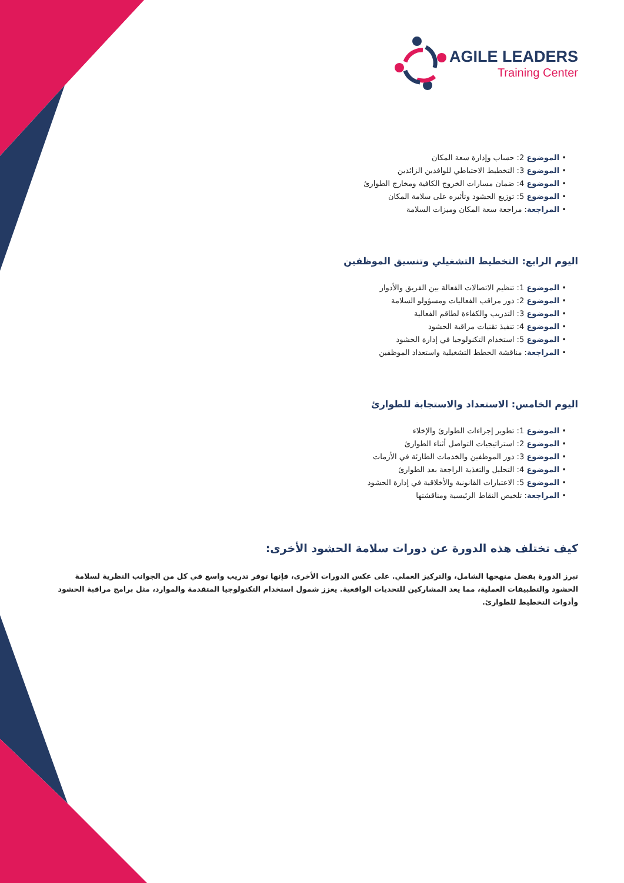AGILE LEADERS
Training Center
• الموضوع 2: حساب وإدارة سعة المكان
• الموضوع 3: التخطيط الاحتياطي للوافدين الزائدين
• الموضوع 4: ضمان مسارات الخروج الكافية ومخارج الطوارئ
• الموضوع 5: توزيع الحشود وتأثيره على سلامة المكان
• المراجعة: مراجعة سعة المكان وميزات السلامة
اليوم الرابع: التخطيط التشغيلي وتنسيق الموظفين
• الموضوع 1: تنظيم الاتصالات الفعالة بين الفريق والأدوار
• الموضوع 2: دور مراقب الفعاليات ومسؤولو السلامة
• الموضوع 3: التدريب والكفاءة لطاقم الفعالية
• الموضوع 4: تنفيذ تقنيات مراقبة الحشود
• الموضوع 5: استخدام التكنولوجيا في إدارة الحشود
• المراجعة: مناقشة الخطط التشغيلية واستعداد الموظفين
اليوم الخامس: الاستعداد والاستجابة للطوارئ
• الموضوع 1: تطوير إجراءات الطوارئ والإخلاء
• الموضوع 2: استراتيجيات التواصل أثناء الطوارئ
• الموضوع 3: دور الموظفين والخدمات الطارئة في الأزمات
• الموضوع 4: التحليل والتغذية الراجعة بعد الطوارئ
• الموضوع 5: الاعتبارات القانونية والأخلاقية في إدارة الحشود
• المراجعة: تلخيص النقاط الرئيسية ومناقشتها
كيف تختلف هذه الدورة عن دورات سلامة الحشود الأخرى:
تبرز الدورة بفضل منهجها الشامل، والتركيز العملي. على عكس الدورات الأخرى، فإنها توفر تدريب واسع في كل من الجوانب النظرية لسلامة الحشود والتطبيقات العملية، مما يعد المشاركين للتحديات الواقعية. يعزز شمول استخدام التكنولوجيا المتقدمة والموارد، مثل برامج مراقبة الحشود وأدوات التخطيط للطوارئ.